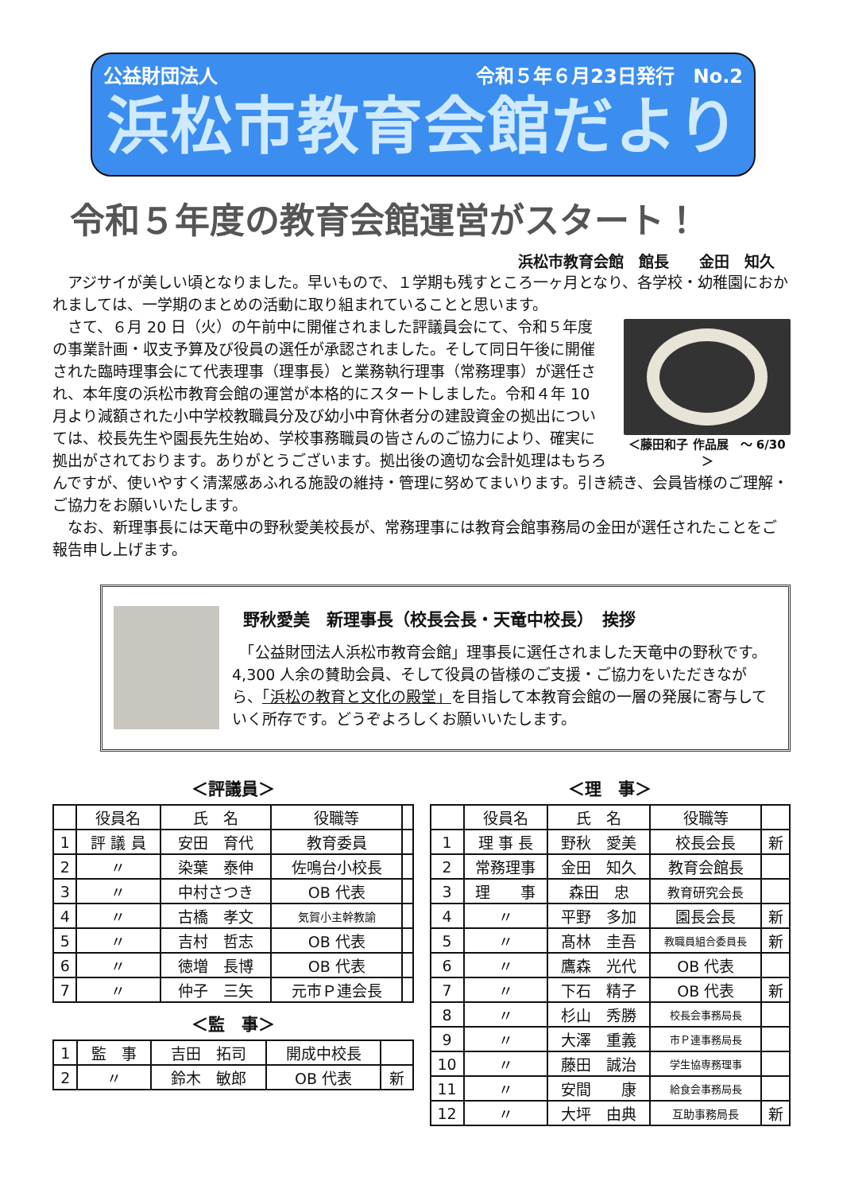公益財団法人 令和５年６月23日発行　No.2
浜松市教育会館だより
令和５年度の教育会館運営がスタート！
浜松市教育会館　館長　　金田　知久
　アジサイが美しい頃となりました。早いもので、１学期も残すところ一ヶ月となり、各学校・幼稚園におかれましては、一学期のまとめの活動に取り組まれていることと思います。
＜藤田和子 作品展　～ 6/30＞
　さて、６月 20 日（火）の午前中に開催されました評議員会にて、令和５年度の事業計画・収支予算及び役員の選任が承認されました。そして同日午後に開催された臨時理事会にて代表理事（理事長）と業務執行理事（常務理事）が選任され、本年度の浜松市教育会館の運営が本格的にスタートしました。令和４年 10 月より減額された小中学校教職員分及び幼小中育休者分の建設資金の拠出については、校長先生や園長先生始め、学校事務職員の皆さんのご協力により、確実に拠出がされております。ありがとうございます。拠出後の適切な会計処理はもちろんですが、使いやすく清潔感あふれる施設の維持・管理に努めてまいります。引き続き、会員皆様のご理解・ご協力をお願いいたします。
　なお、新理事長には天竜中の野秋愛美校長が、常務理事には教育会館事務局の金田が選任されたことをご報告申し上げます。
野秋愛美　新理事長（校長会長・天竜中校長）　挨拶
　「公益財団法人浜松市教育会館」理事長に選任されました天竜中の野秋です。4,300 人余の賛助会員、そして役員の皆様のご支援・ご協力をいただきながら、「浜松の教育と文化の殿堂」を目指して本教育会館の一層の発展に寄与していく所存です。どうぞよろしくお願いいたします。
＜評議員＞
| | 役員名 | 氏 名 | 役職等 | |
| --- | --- | --- | --- | --- |
| 1 | 評 議 員 | 安田 育代 | 教育委員 | |
| 2 | 〃 | 染葉 泰伸 | 佐鳴台小校長 | |
| 3 | 〃 | 中村さつき | OB 代表 | |
| 4 | 〃 | 古橋 孝文 | 気賀小主幹教諭 | |
| 5 | 〃 | 吉村 哲志 | OB 代表 | |
| 6 | 〃 | 徳増 長博 | OB 代表 | |
| 7 | 〃 | 仲子 三矢 | 元市Ｐ連会長 | |
＜監　事＞
| 1 | 監 事 | 吉田 拓司 | 開成中校長 | |
| 2 | 〃 | 鈴木 敏郎 | OB 代表 | 新 |
＜理　事＞
| | 役員名 | 氏 名 | 役職等 | |
| --- | --- | --- | --- | --- |
| 1 | 理 事 長 | 野秋 愛美 | 校長会長 | 新 |
| 2 | 常務理事 | 金田 知久 | 教育会館長 | |
| 3 | 理 事 | 森田 忠 | 教育研究会長 | |
| 4 | 〃 | 平野 多加 | 園長会長 | 新 |
| 5 | 〃 | 髙林 圭吾 | 教職員組合委員長 | 新 |
| 6 | 〃 | 鷹森 光代 | OB 代表 | |
| 7 | 〃 | 下石 精子 | OB 代表 | 新 |
| 8 | 〃 | 杉山 秀勝 | 校長会事務局長 | |
| 9 | 〃 | 大澤 重義 | 市Ｐ連事務局長 | |
| 10 | 〃 | 藤田 誠治 | 学生協専務理事 | |
| 11 | 〃 | 安間 康 | 給食会事務局長 | |
| 12 | 〃 | 大坪 由典 | 互助事務局長 | 新 |